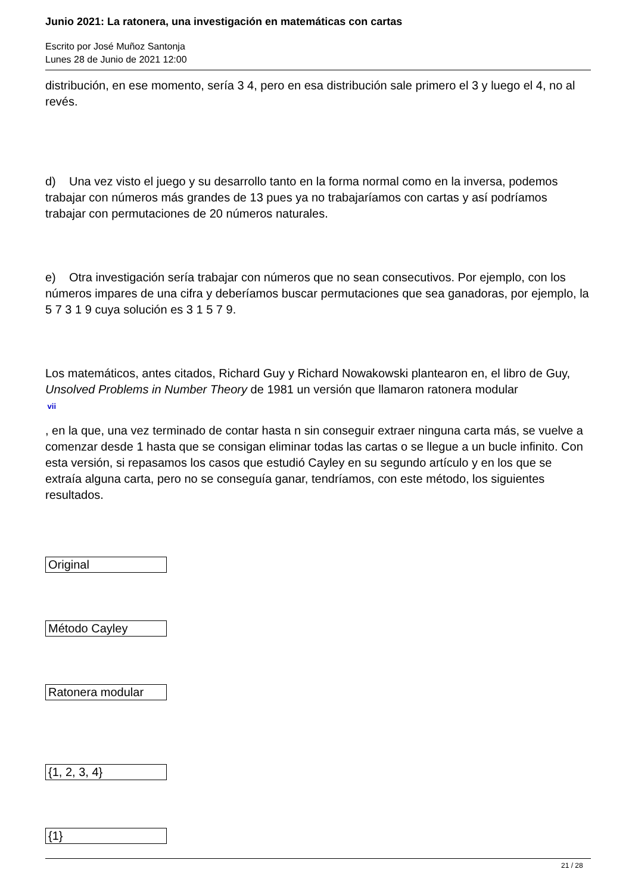Junio 2021: La ratonera, una investigación en matemáticas con cartas
Escrito por José Muñoz Santonja
Lunes 28 de Junio de 2021 12:00
distribución, en ese momento, sería 3 4, pero en esa distribución sale primero el 3 y luego el 4, no al revés.
d) Una vez visto el juego y su desarrollo tanto en la forma normal como en la inversa, podemos trabajar con números más grandes de 13 pues ya no trabajaríamos con cartas y así podríamos trabajar con permutaciones de 20 números naturales.
e) Otra investigación sería trabajar con números que no sean consecutivos. Por ejemplo, con los números impares de una cifra y deberíamos buscar permutaciones que sea ganadoras, por ejemplo, la 5 7 3 1 9 cuya solución es 3 1 5 7 9.
Los matemáticos, antes citados, Richard Guy y Richard Nowakowski plantearon en, el libro de Guy, Unsolved Problems in Number Theory de 1981 un versión que llamaron ratonera modular
<sup>vii</sup>
, en la que, una vez terminado de contar hasta n sin conseguir extraer ninguna carta más, se vuelve a comenzar desde 1 hasta que se consigan eliminar todas las cartas o se llegue a un bucle infinito. Con esta versión, si repasamos los casos que estudió Cayley en su segundo artículo y en los que se extraía alguna carta, pero no se conseguía ganar, tendríamos, con este método, los siguientes resultados.
| Original |
| Método Cayley |
| Ratonera modular |
| {1, 2, 3, 4} |
| {1} |
21 / 28